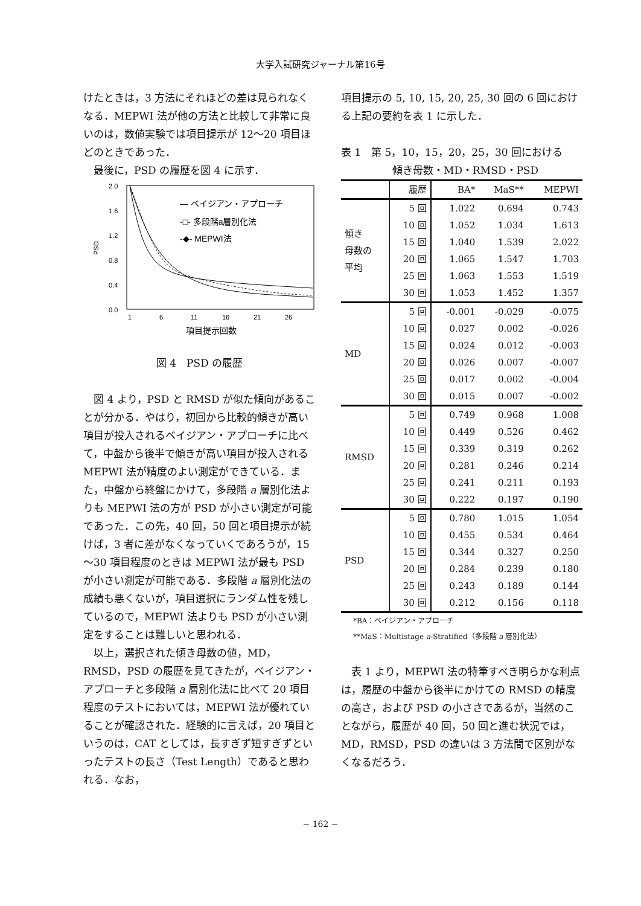大学入試研究ジャーナル第16号
けたときは，3 方法にそれほどの差は見られなくなる．MEPWI 法が他の方法と比較して非常に良いのは，数値実験では項目提示が 12～20 項目ほどのときであった．
最後に，PSD の履歴を図 4 に示す．
2.0
1.6
1.2
0.8
0.4
0.0
PSD
— ベイジアン・アプローチ
-□- 多段階a層別化法
-◆- MEPWI法
1
6
11
16
21
26
項目提示回数
図 4　PSD の履歴
図 4 より，PSD と RMSD が似た傾向があることが分かる．やはり，初回から比較的傾きが高い項目が投入されるベイジアン・アプローチに比べて，中盤から後半で傾きが高い項目が投入される MEPWI 法が精度のよい測定ができている．また，中盤から終盤にかけて，多段階 a 層別化法よりも MEPWI 法の方が PSD が小さい測定が可能であった．この先，40 回，50 回と項目提示が続けば，3 者に差がなくなっていくであろうが，15～30 項目程度のときは MEPWI 法が最も PSD が小さい測定が可能である．多段階 a 層別化法の成績も悪くないが，項目選択にランダム性を残しているので，MEPWI 法よりも PSD が小さい測定をすることは難しいと思われる．
以上，選択された傾き母数の値，MD，RMSD，PSD の履歴を見てきたが，ベイジアン・アプローチと多段階 a 層別化法に比べて 20 項目程度のテストにおいては，MEPWI 法が優れていることが確認された．経験的に言えば，20 項目というのは，CAT としては，長すぎず短すぎずといったテストの長さ（Test Length）であると思われる．なお，
項目提示の 5, 10, 15, 20, 25, 30 回の 6 回における上記の要約を表 1 に示した．
表 1　第 5，10，15，20，25，30 回における
傾き母数・MD・RMSD・PSD
| | 履歴 | BA* | MaS** | MEPWI |
| --- | --- | --- | --- | --- |
| 傾き 母数の 平均 | 5 回 | 1.022 | 0.694 | 0.743 |
| | 10 回 | 1.052 | 1.034 | 1.613 |
| | 15 回 | 1.040 | 1.539 | 2.022 |
| | 20 回 | 1.065 | 1.547 | 1.703 |
| | 25 回 | 1.063 | 1.553 | 1.519 |
| | 30 回 | 1.053 | 1.452 | 1.357 |
| MD | 5 回 | -0.001 | -0.029 | -0.075 |
| | 10 回 | 0.027 | 0.002 | -0.026 |
| | 15 回 | 0.024 | 0.012 | -0.003 |
| | 20 回 | 0.026 | 0.007 | -0.007 |
| | 25 回 | 0.017 | 0.002 | -0.004 |
| | 30 回 | 0.015 | 0.007 | -0.002 |
| RMSD | 5 回 | 0.749 | 0.968 | 1.008 |
| | 10 回 | 0.449 | 0.526 | 0.462 |
| | 15 回 | 0.339 | 0.319 | 0.262 |
| | 20 回 | 0.281 | 0.246 | 0.214 |
| | 25 回 | 0.241 | 0.211 | 0.193 |
| | 30 回 | 0.222 | 0.197 | 0.190 |
| PSD | 5 回 | 0.780 | 1.015 | 1.054 |
| | 10 回 | 0.455 | 0.534 | 0.464 |
| | 15 回 | 0.344 | 0.327 | 0.250 |
| | 20 回 | 0.284 | 0.239 | 0.180 |
| | 25 回 | 0.243 | 0.189 | 0.144 |
| | 30 回 | 0.212 | 0.156 | 0.118 |
*BA：ベイジアン・アプローチ
**MaS：Multistage a-Stratified（多段階 a 層別化法）
表 1 より，MEPWI 法の特筆すべき明らかな利点は，履歴の中盤から後半にかけての RMSD の精度の高さ，および PSD の小ささであるが，当然のことながら，履歴が 40 回，50 回と進む状況では，MD，RMSD，PSD の違いは 3 方法間で区別がなくなるだろう．
− 162 −